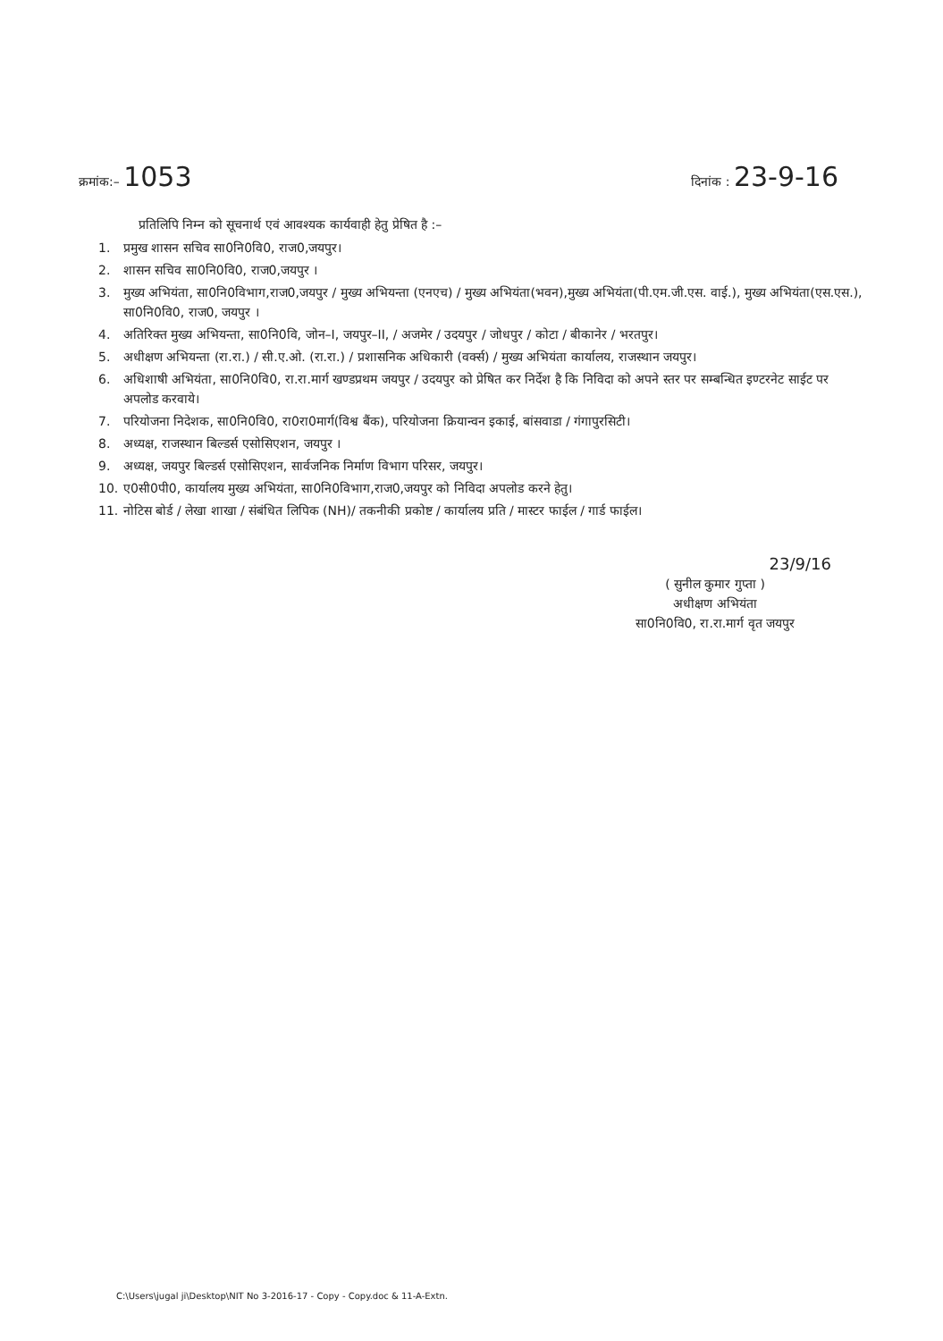क्रमांक:– 1053
दिनांक : 23-9-16
प्रतिलिपि निम्न को सूचनार्थ एवं आवश्यक कार्यवाही हेतु प्रेषित है :–
1. प्रमुख शासन सचिव सा0नि0वि0, राज0,जयपुर।
2. शासन सचिव सा0नि0वि0, राज0,जयपुर ।
3. मुख्य अभियंता, सा0नि0विभाग,राज0,जयपुर / मुख्य अभियन्ता (एनएच) / मुख्य अभियंता(भवन),मुख्य अभियंता(पी.एम.जी.एस. वाई.), मुख्य अभियंता(एस.एस.), सा0नि0वि0, राज0, जयपुर ।
4. अतिरिक्त मुख्य अभियन्ता, सा0नि0वि, जोन–I, जयपुर–II, / अजमेर / उदयपुर / जोधपुर / कोटा / बीकानेर / भरतपुर।
5. अधीक्षण अभियन्ता (रा.रा.) / सी.ए.ओ. (रा.रा.) / प्रशासनिक अधिकारी (वर्क्स) / मुख्य अभियंता कार्यालय, राजस्थान जयपुर।
6. अधिशाषी अभियंता, सा0नि0वि0, रा.रा.मार्ग खण्डप्रथम जयपुर / उदयपुर को प्रेषित कर निर्देश है कि निविदा को अपने स्तर पर सम्बन्धित इण्टरनेट साईट पर अपलोड करवाये।
7. परियोजना निदेशक, सा0नि0वि0, रा0रा0मार्ग(विश्व बैंक), परियोजना क्रियान्वन इकाई, बांसवाडा / गंगापुरसिटी।
8. अध्यक्ष, राजस्थान बिल्डर्स एसोसिएशन, जयपुर ।
9. अध्यक्ष, जयपुर बिल्डर्स एसोसिएशन, सार्वजनिक निर्माण विभाग परिसर, जयपुर।
10. ए0सी0पी0, कार्यालय मुख्य अभियंता, सा0नि0विभाग,राज0,जयपुर को निविदा अपलोड करने हेतु।
11. नोटिस बोर्ड / लेखा शाखा / संबंधित लिपिक (NH)/ तकनीकी प्रकोष्ट / कार्यालय प्रति / मास्टर फाईल / गार्ड फाईल।
23/9/16
( सुनील कुमार गुप्ता )
अधीक्षण अभियंता
सा0नि0वि0, रा.रा.मार्ग वृत जयपुर
C:\Users\jugal ji\Desktop\NIT No 3-2016-17 - Copy - Copy.doc & 11-A-Extn.